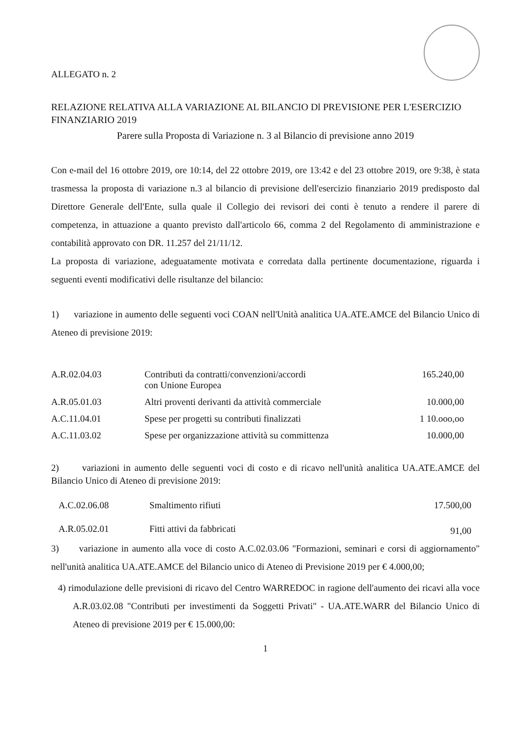ALLEGATO n. 2
RELAZIONE RELATIVA ALLA VARIAZIONE AL BILANCIO Dl PREVISIONE PER L'ESERCIZIO FINANZIARIO 2019
Parere sulla Proposta di Variazione n. 3 al Bilancio di previsione anno 2019
Con e-mail del 16 ottobre 2019, ore 10:14, del 22 ottobre 2019, ore 13:42 e del 23 ottobre 2019, ore 9:38, è stata trasmessa la proposta di variazione n.3 al bilancio di previsione dell'esercizio finanziario 2019 predisposto dal Direttore Generale dell'Ente, sulla quale il Collegio dei revisori dei conti è tenuto a rendere il parere di competenza, in attuazione a quanto previsto dall'articolo 66, comma 2 del Regolamento di amministrazione e contabilità approvato con DR. 11.257 del 21/11/12.
La proposta di variazione, adeguatamente motivata e corredata dalla pertinente documentazione, riguarda i seguenti eventi modificativi delle risultanze del bilancio:
1) variazione in aumento delle seguenti voci COAN nell'Unità analitica UA.ATE.AMCE del Bilancio Unico di Ateneo di previsione 2019:
| A.R.02.04.03 | Contributi da contratti/convenzioni/accordi con Unione Europea | 165.240,00 |
| A.R.05.01.03 | Altri proventi derivanti da attività commerciale | 10.000,00 |
| A.C.11.04.01 | Spese per progetti su contributi finalizzati | 1 10.ooo,oo |
| A.C.11.03.02 | Spese per organizzazione attività su committenza | 10.000,00 |
2) variazioni in aumento delle seguenti voci di costo e di ricavo nell'unità analitica UA.ATE.AMCE del Bilancio Unico di Ateneo di previsione 2019:
| A.C.02.06.08 | Smaltimento rifiuti | 17.500,00 |
| A.R.05.02.01 | Fitti attivi da fabbricati | 91,00 |
3) variazione in aumento alla voce di costo A.C.02.03.06 "Formazioni, seminari e corsi di aggiornamento" nell'unità analitica UA.ATE.AMCE del Bilancio unico di Ateneo di Previsione 2019 per € 4.000,00;
4) rimodulazione delle previsioni di ricavo del Centro WARREDOC in ragione dell'aumento dei ricavi alla voce A.R.03.02.08 "Contributi per investimenti da Soggetti Privati" - UA.ATE.WARR del Bilancio Unico di Ateneo di previsione 2019 per € 15.000,00:
1